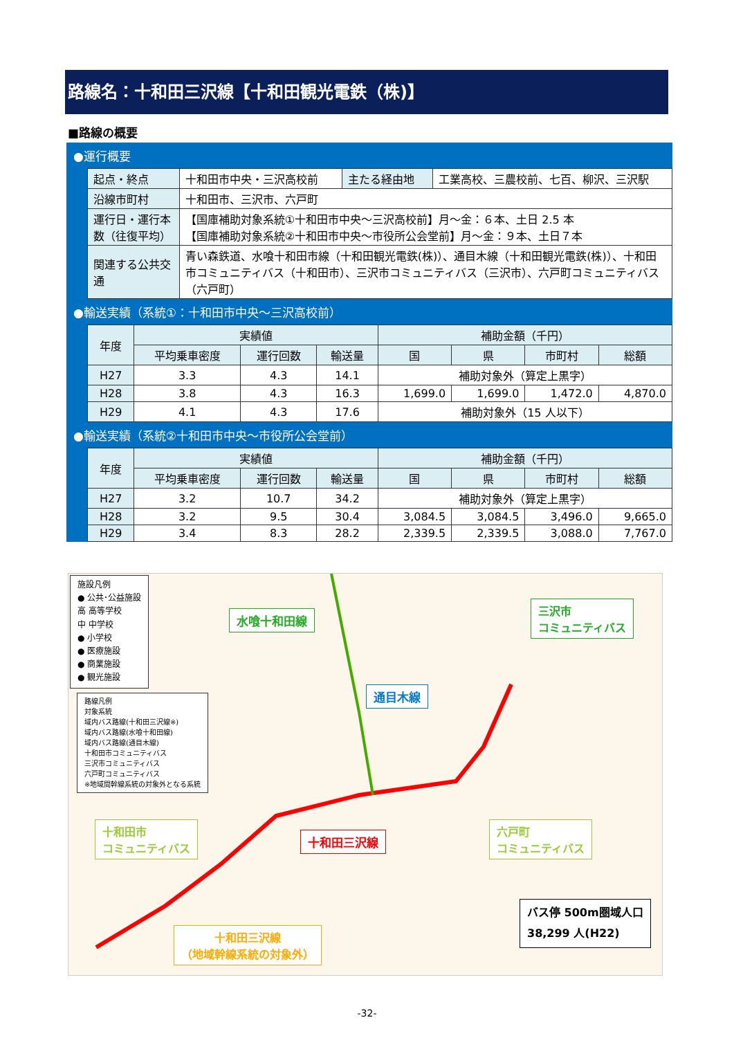路線名：十和田三沢線【十和田観光電鉄（株)】
■路線の概要
| ●運行概要 | | | | |
| | 起点・終点 | 十和田市中央・三沢高校前 | 主たる経由地 | 工業高校、三農校前、七百、柳沢、三沢駅 |
| | 沿線市町村 | 十和田市、三沢市、六戸町 | | |
| | 運行日・運行本数（往復平均） | 【国庫補助対象系統①十和田市中央～三沢高校前】月～金：６本、土日 2.5 本 【国庫補助対象系統②十和田市中央～市役所公会堂前】月～金：９本、土日７本 | | |
| | 関連する公共交通 | 青い森鉄道、水喰十和田市線（十和田観光電鉄(株)）、通目木線（十和田観光電鉄(株)）、十和田市コミュニティバス（十和田市）、三沢市コミュニティバス（三沢市）、六戸町コミュニティバス（六戸町） | | |
| ●輸送実績（系統①：十和田市中央～三沢高校前） | | | | | | | | |
| | 年度 | 実績値 | | | 補助金額（千円） | | | |
| | | 平均乗車密度 | 運行回数 | 輸送量 | 国 | 県 | 市町村 | 総額 |
| | H27 | 3.3 | 4.3 | 14.1 | 補助対象外（算定上黒字） | | | |
| | H28 | 3.8 | 4.3 | 16.3 | 1,699.0 | 1,699.0 | 1,472.0 | 4,870.0 |
| | H29 | 4.1 | 4.3 | 17.6 | 補助対象外（15 人以下） | | | |
| ●輸送実績（系統②十和田市中央～市役所公会堂前） | | | | | | | | |
| | 年度 | 実績値 | | | 補助金額（千円） | | | |
| | | 平均乗車密度 | 運行回数 | 輸送量 | 国 | 県 | 市町村 | 総額 |
| | H27 | 3.2 | 10.7 | 34.2 | 補助対象外（算定上黒字） | | | |
| | H28 | 3.2 | 9.5 | 30.4 | 3,084.5 | 3,084.5 | 3,496.0 | 9,665.0 |
| | H29 | 3.4 | 8.3 | 28.2 | 2,339.5 | 2,339.5 | 3,088.0 | 7,767.0 |
施設凡例
● 公共･公益施設
高 高等学校
中 中学校
● 小学校
● 医療施設
● 商業施設
● 観光施設
路線凡例
対象系統
域内バス路線(十和田三沢線※)
域内バス路線(水喰十和田線)
域内バス路線(通目木線)
十和田市コミュニティバス
三沢市コミュニティバス
六戸町コミュニティバス
※地域間幹線系統の対象外となる系統
水喰十和田線
通目木線
三沢市
コミュニティバス
十和田市
コミュニティバス
十和田三沢線
六戸町
コミュニティバス
十和田三沢線
（地域幹線系統の対象外）
バス停 500m圏域人口
38,299 人(H22)
-32-